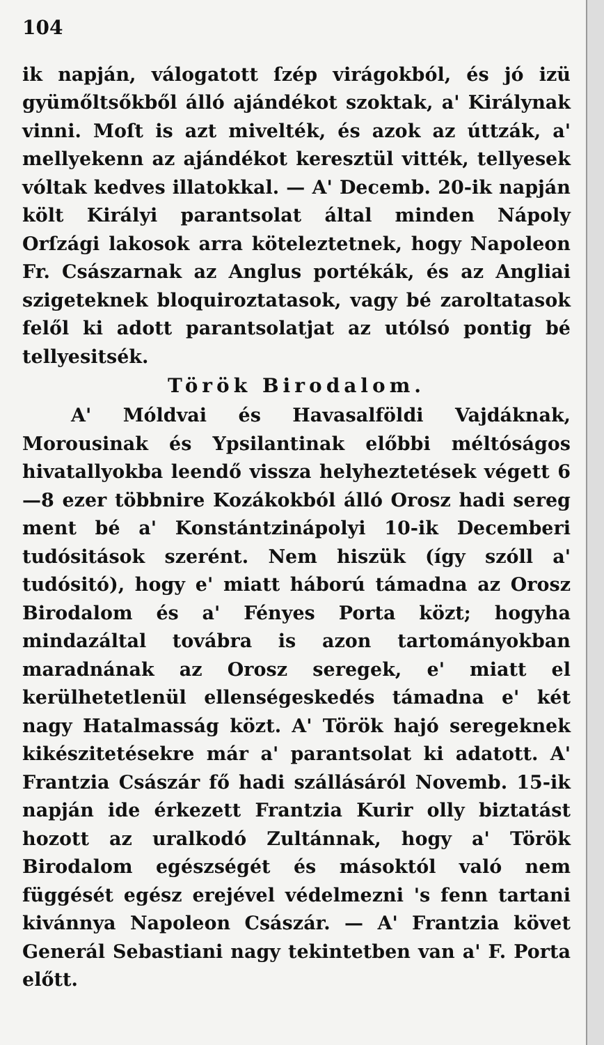104
ik napján, válogatott ſzép virágokból, és jó izü gyümőltsőkből álló ajándékot szoktak, a' Királynak vinni. Moſt is azt mivelték, és azok az úttzák, a' mellyekenn az ajándékot keresztül vitték, tellyesek vóltak kedves illatokkal. — A' Decemb. 20-ik napján költ Királyi parantsolat által minden Nápoly Orſzági lakosok arra köteleztetnek, hogy Napoleon Fr. Császarnak az Anglus portékák, és az Angliai szigeteknek bloquiroztatasok, vagy bé zaroltatasok felől ki adott parantsolatjat az utólsó pontig bé tellyesitsék.
Török Birodalom.
A' Móldvai és Havasalföldi Vajdáknak, Morousinak és Ypsilantinak előbbi méltóságos hivatallyokba leendő vissza helyheztetések végett 6—8 ezer többnire Kozákokból álló Orosz hadi sereg ment bé a' Konstántzinápolyi 10-ik Decemberi tudósitások szerént. Nem hiszük (így szóll a' tudósitó), hogy e' miatt háború támadna az Orosz Birodalom és a' Fényes Porta közt; hogyha mindazáltal továbra is azon tartományokban maradnának az Orosz seregek, e' miatt el kerülhetetlenül ellenségeskedés támadna e' két nagy Hatalmasság közt. A' Török hajó seregeknek kikészitetésekre már a' parantsolat ki adatott. A' Frantzia Császár fő hadi szállásáról Novemb. 15-ik napján ide érkezett Frantzia Kurir olly biztatást hozott az uralkodó Zultánnak, hogy a' Török Birodalom egészségét és másoktól való nem függését egész erejével védelmezni 's fenn tartani kivánnya Napoleon Császár. — A' Frantzia követ Generál Sebastiani nagy tekintetben van a' F. Porta előtt.